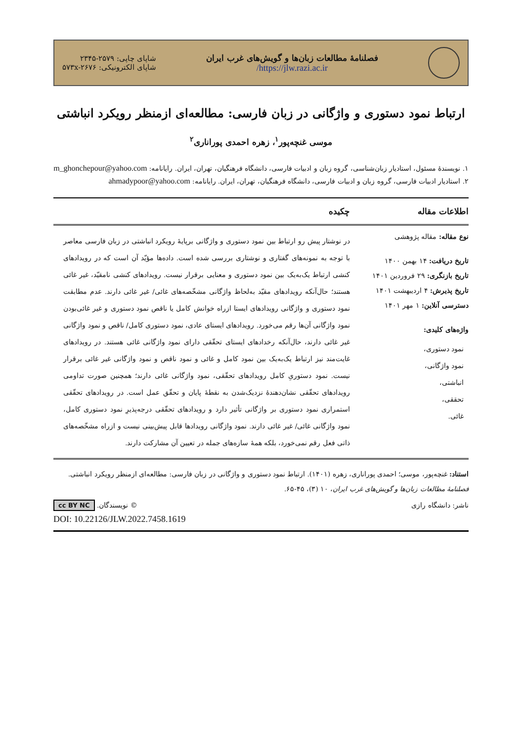فصلنامهٔ مطالعات زبان‌ها و گویش‌های غرب ایران
https://jlw.razi.ac.ir/
شاپای چاپی: ۲۵۷۹-۲۳۴۵
شاپای الکترونیکی: ۵۷۳x-۲۶۷۶
ارتباط نمود دستوری و واژگانی در زبان فارسی: مطالعه‌ای ازمنظر رویکرد انباشتی
موسی غنچه‌پور<sup>۱</sup>، زهره احمدی پوراناری<sup>۲</sup>
۱. نویسندهٔ مسئول، استادیار زبان‌شناسی، گروه زبان و ادبیات فارسی، دانشگاه فرهنگیان، تهران، ایران. رایانامه: m_ghonchepour@yahoo.com
۲. استادیار ادبیات فارسی، گروه زبان و ادبیات فارسی، دانشگاه فرهنگیان، تهران، ایران. رایانامه: ahmadypoor@yahoo.com
اطلاعات مقاله چکیده
نوع مقاله: مقاله پژوهشی
تاریخ دریافت: ۱۴ بهمن ۱۴۰۰
تاریخ بازنگری: ۲۹ فروردین ۱۴۰۱
تاریخ پذیرش: ۴ اردیبهشت ۱۴۰۱
دسترسی آنلاین: ۱ مهر ۱۴۰۱
واژه‌های کلیدی:
نمود دستوری،
نمود واژگانی،
انباشتی،
تحققی،
غائی.
در نوشتار پیش رو ارتباط بین نمود دستوری و واژگانی برپایهٔ رویکرد انباشتی در زبان فارسی معاصر با توجه به نمونه‌های گفتاری و نوشتاری بررسی شده است. داده‌ها مؤیّد آن است که در رویدادهای کنشی ارتباط یک‌به‌یک بین نمود دستوری و معنایی برقرار نیست. رویدادهای کنشی نامقیّد، غیر غائی هستند؛ حال‌آنکه رویدادهای مقیّد به‌لحاظ واژگانی مشخّصه‌های غائی/ غیر غائی دارند. عدم مطابقت نمود دستوری و واژگانی رویدادهای ایستا ازراه خوانش کامل یا ناقص نمود دستوری و غیر غائی‌بودن نمود واژگانی آن‌ها رقم می‌خورد. رویدادهای ایستای عادی، نمود دستوری کامل/ ناقص و نمود واژگانی غیر غائی دارند، حال‌آنکه رخدادهای ایستای تحقّقی دارای نمود واژگانی غائی هستند. در رویدادهای غایت‌مند نیز ارتباط یک‌به‌یک بین نمود کامل و غائی و نمود ناقص و نمود واژگانی غیر غائی برقرار نیست. نمود دستوریِ کامل رویدادهای تحقّقی، نمود واژگانی غائی دارند؛ همچنین صورت تداومی رویدادهای تحقّقی نشان‌دهندهٔ نزدیک‌شدن به نقطهٔ پایان و تحقّق عمل است. در رویدادهای تحقّقی استمراری نمود دستوری بر واژگانی تأثیر دارد و رویدادهای تحقّقی درجه‌پذیرِ نمود دستوری کامل، نمود واژگانی غائی/ غیر غائی دارند. نمود واژگانی رویدادها قابل پیش‌بینی نیست و ازراه مشخّصه‌های ذاتی فعل رقم نمی‌خورد، بلکه همهٔ سازه‌های جمله در تعیین آن مشارکت دارند.
استناد: غنچه‌پور، موسی؛ احمدی پوراناری، زهره (۱۴۰۱). ارتباط نمود دستوری و واژگانی در زبان فارسی: مطالعه‌ای ازمنظر رویکرد انباشتی. فصلنامهٔ مطالعات زبان‌ها و گویش‌های غرب ایران، ۱۰ (۳)، ۴۵-۶۵.
ناشر: دانشگاه رازی © نویسندگان. cc BY NC
DOI: 10.22126/JLW.2022.7458.1619